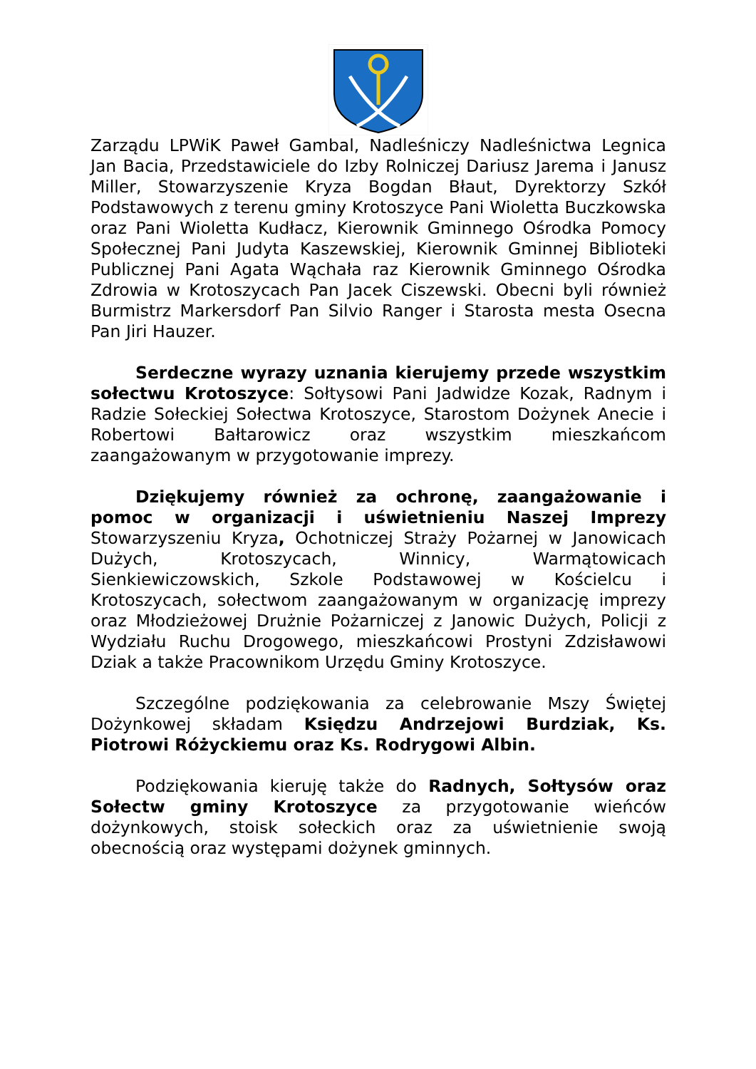Zarządu LPWiK Paweł Gambal, Nadleśniczy Nadleśnictwa Legnica Jan Bacia, Przedstawiciele do Izby Rolniczej Dariusz Jarema i Janusz Miller, Stowarzyszenie Kryza Bogdan Błaut, Dyrektorzy Szkół Podstawowych z terenu gminy Krotoszyce Pani Wioletta Buczkowska oraz Pani Wioletta Kudłacz, Kierownik Gminnego Ośrodka Pomocy Społecznej Pani Judyta Kaszewskiej, Kierownik Gminnej Biblioteki Publicznej Pani Agata Wąchała raz Kierownik Gminnego Ośrodka Zdrowia w Krotoszycach Pan Jacek Ciszewski. Obecni byli również Burmistrz Markersdorf Pan Silvio Ranger i Starosta mesta Osecna Pan Jiri Hauzer.
Serdeczne wyrazy uznania kierujemy przede wszystkim sołectwu Krotoszyce: Sołtysowi Pani Jadwidze Kozak, Radnym i Radzie Sołeckiej Sołectwa Krotoszyce, Starostom Dożynek Anecie i Robertowi Bałtarowicz oraz wszystkim mieszkańcom zaangażowanym w przygotowanie imprezy.
Dziękujemy również za ochronę, zaangażowanie i pomoc w organizacji i uświetnieniu Naszej Imprezy Stowarzyszeniu Kryza, Ochotniczej Straży Pożarnej w Janowicach Dużych, Krotoszycach, Winnicy, Warmątowicach Sienkiewiczowskich, Szkole Podstawowej w Kościelcu i Krotoszycach, sołectwom zaangażowanym w organizację imprezy oraz Młodzieżowej Drużnie Pożarniczej z Janowic Dużych, Policji z Wydziału Ruchu Drogowego, mieszkańcowi Prostyni Zdzisławowi Dziak a także Pracownikom Urzędu Gminy Krotoszyce.
Szczególne podziękowania za celebrowanie Mszy Świętej Dożynkowej składam Księdzu Andrzejowi Burdziak, Ks. Piotrowi Różyckiemu oraz Ks. Rodrygowi Albin.
Podziękowania kieruję także do Radnych, Sołtysów oraz Sołectw gminy Krotoszyce za przygotowanie wieńców dożynkowych, stoisk sołeckich oraz za uświetnienie swoją obecnością oraz występami dożynek gminnych.